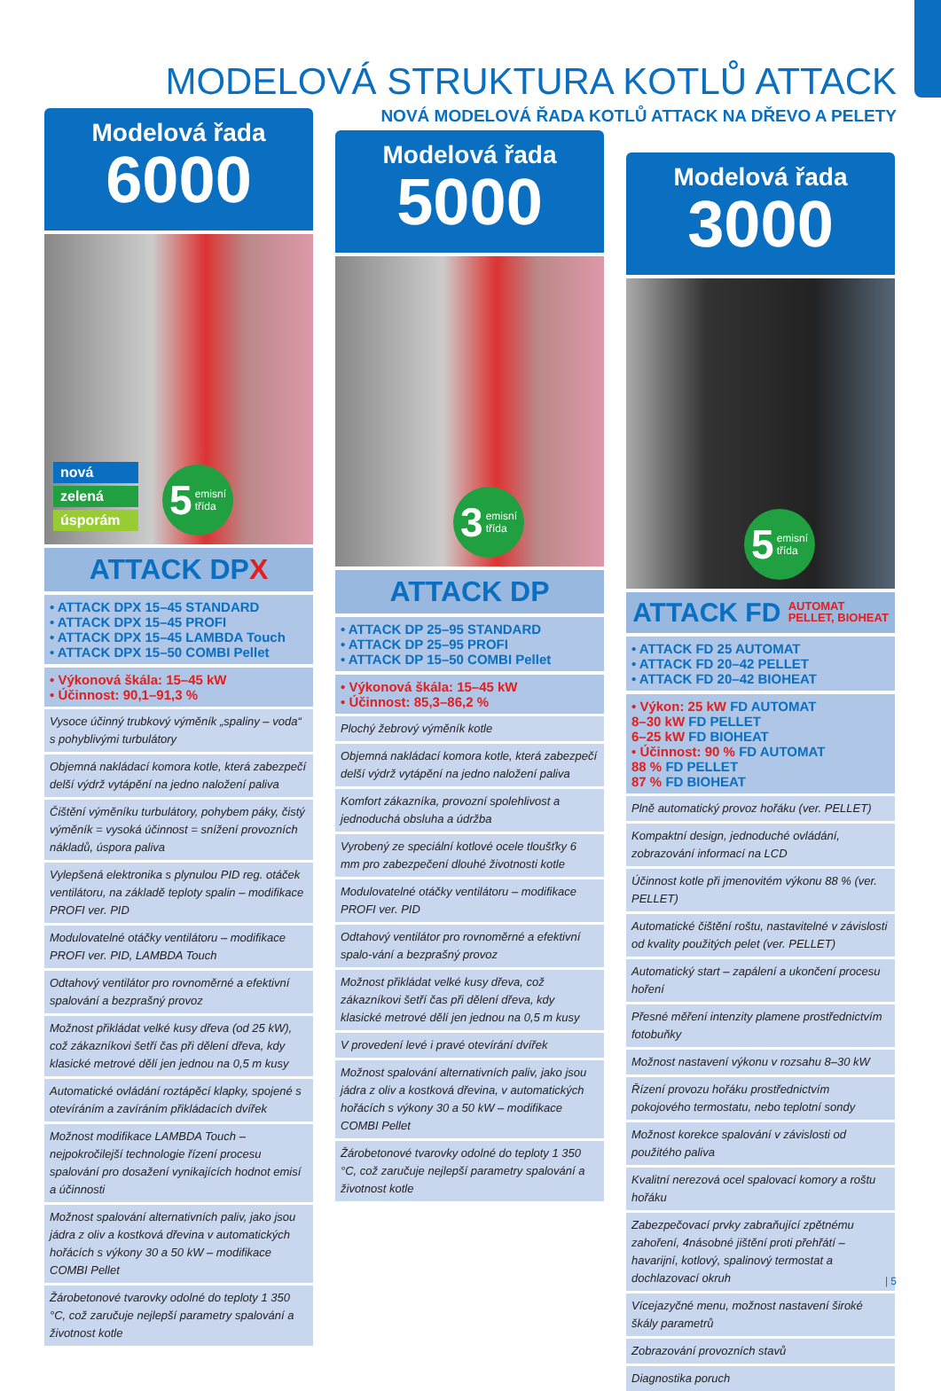MODELOVÁ STRUKTURA KOTLŮ ATTACK
NOVÁ MODELOVÁ ŘADA KOTLŮ ATTACK NA DŘEVO A PELETY
Modelová řada
6000
nová
zelená
úsporám
5 emisní
třída
ATTACK DPX
• ATTACK DPX 15–45 STANDARD
• ATTACK DPX 15–45 PROFI
• ATTACK DPX 15–45 LAMBDA Touch
• ATTACK DPX 15–50 COMBI Pellet
• Výkonová škála: 15–45 kW
• Účinnost: 90,1–91,3 %
Vysoce účinný trubkový výměník „spaliny – voda“ s pohyblivými turbulátory
Objemná nakládací komora kotle, která zabezpečí delší výdrž vytápění na jedno naložení paliva
Čištění výměníku turbulátory, pohybem páky, čistý výměník = vysoká účinnost = snížení provozních nákladů, úspora paliva
Vylepšená elektronika s plynulou PID reg. otáček ventilátoru, na základě teploty spalin – modifikace PROFI ver. PID
Modulovatelné otáčky ventilátoru – modifikace PROFI ver. PID, LAMBDA Touch
Odtahový ventilátor pro rovnoměrné a efektivní spalování a bezprašný provoz
Možnost přikládat velké kusy dřeva (od 25 kW), což zákazníkovi šetří čas při dělení dřeva, kdy klasické metrové dělí jen jednou na 0,5 m kusy
Automatické ovládání roztápěcí klapky, spojené s otevíráním a zavíráním přikládacích dvířek
Možnost modifikace LAMBDA Touch – nejpokročilejší technologie řízení procesu spalování pro dosažení vynikajících hodnot emisí a účinnosti
Možnost spalování alternativních paliv, jako jsou jádra z oliv a kostková dřevina v automatických hořácích s výkony 30 a 50 kW – modifikace COMBI Pellet
Žárobetonové tvarovky odolné do teploty 1 350 °C, což zaručuje nejlepší parametry spalování a životnost kotle
Modelová řada
5000
3 emisní
třída
ATTACK DP
• ATTACK DP 25–95 STANDARD
• ATTACK DP 25–95 PROFI
• ATTACK DP 15–50 COMBI Pellet
• Výkonová škála: 15–45 kW
• Účinnost: 85,3–86,2 %
Plochý žebrový výměník kotle
Objemná nakládací komora kotle, která zabezpečí delší výdrž vytápění na jedno naložení paliva
Komfort zákazníka, provozní spolehlivost a jednoduchá obsluha a údržba
Vyrobený ze speciální kotlové ocele tloušťky 6 mm pro zabezpečení dlouhé životnosti kotle
Modulovatelné otáčky ventilátoru – modifikace PROFI ver. PID
Odtahový ventilátor pro rovnoměrné a efektivní spalo-vání a bezprašný provoz
Možnost přikládat velké kusy dřeva, což zákazníkovi šetří čas při dělení dřeva, kdy klasické metrové dělí jen jednou na 0,5 m kusy
V provedení levé i pravé otevírání dvířek
Možnost spalování alternativních paliv, jako jsou jádra z oliv a kostková dřevina, v automatických hořácích s výkony 30 a 50 kW – modifikace COMBI Pellet
Žárobetonové tvarovky odolné do teploty 1 350 °C, což zaručuje nejlepší parametry spalování a životnost kotle
Modelová řada
3000
5 emisní
třída
ATTACK FD AUTOMAT
PELLET, BIOHEAT
• ATTACK FD 25 AUTOMAT
• ATTACK FD 20–42 PELLET
• ATTACK FD 20–42 BIOHEAT
• Výkon: 25 kW FD AUTOMAT
8–30 kW FD PELLET
6–25 kW FD BIOHEAT
• Účinnost: 90 % FD AUTOMAT
88 % FD PELLET
87 % FD BIOHEAT
Plně automatický provoz hořáku (ver. PELLET)
Kompaktní design, jednoduché ovládání, zobrazování informací na LCD
Účinnost kotle při jmenovitém výkonu 88 % (ver. PELLET)
Automatické čištění roštu, nastavitelné v závislosti od kvality použitých pelet (ver. PELLET)
Automatický start – zapálení a ukončení procesu hoření
Přesné měření intenzity plamene prostřednictvím fotobuňky
Možnost nastavení výkonu v rozsahu 8–30 kW
Řízení provozu hořáku prostřednictvím pokojového termostatu, nebo teplotní sondy
Možnost korekce spalování v závislosti od použitého paliva
Kvalitní nerezová ocel spalovací komory a roštu hořáku
Zabezpečovací prvky zabraňující zpětnému zahoření, 4násobné jištění proti přehřátí – havarijní, kotlový, spalinový termostat a dochlazovací okruh
Vícejazyčné menu, možnost nastavení široké škály parametrů
Zobrazování provozních stavů
Diagnostika poruch
| 5